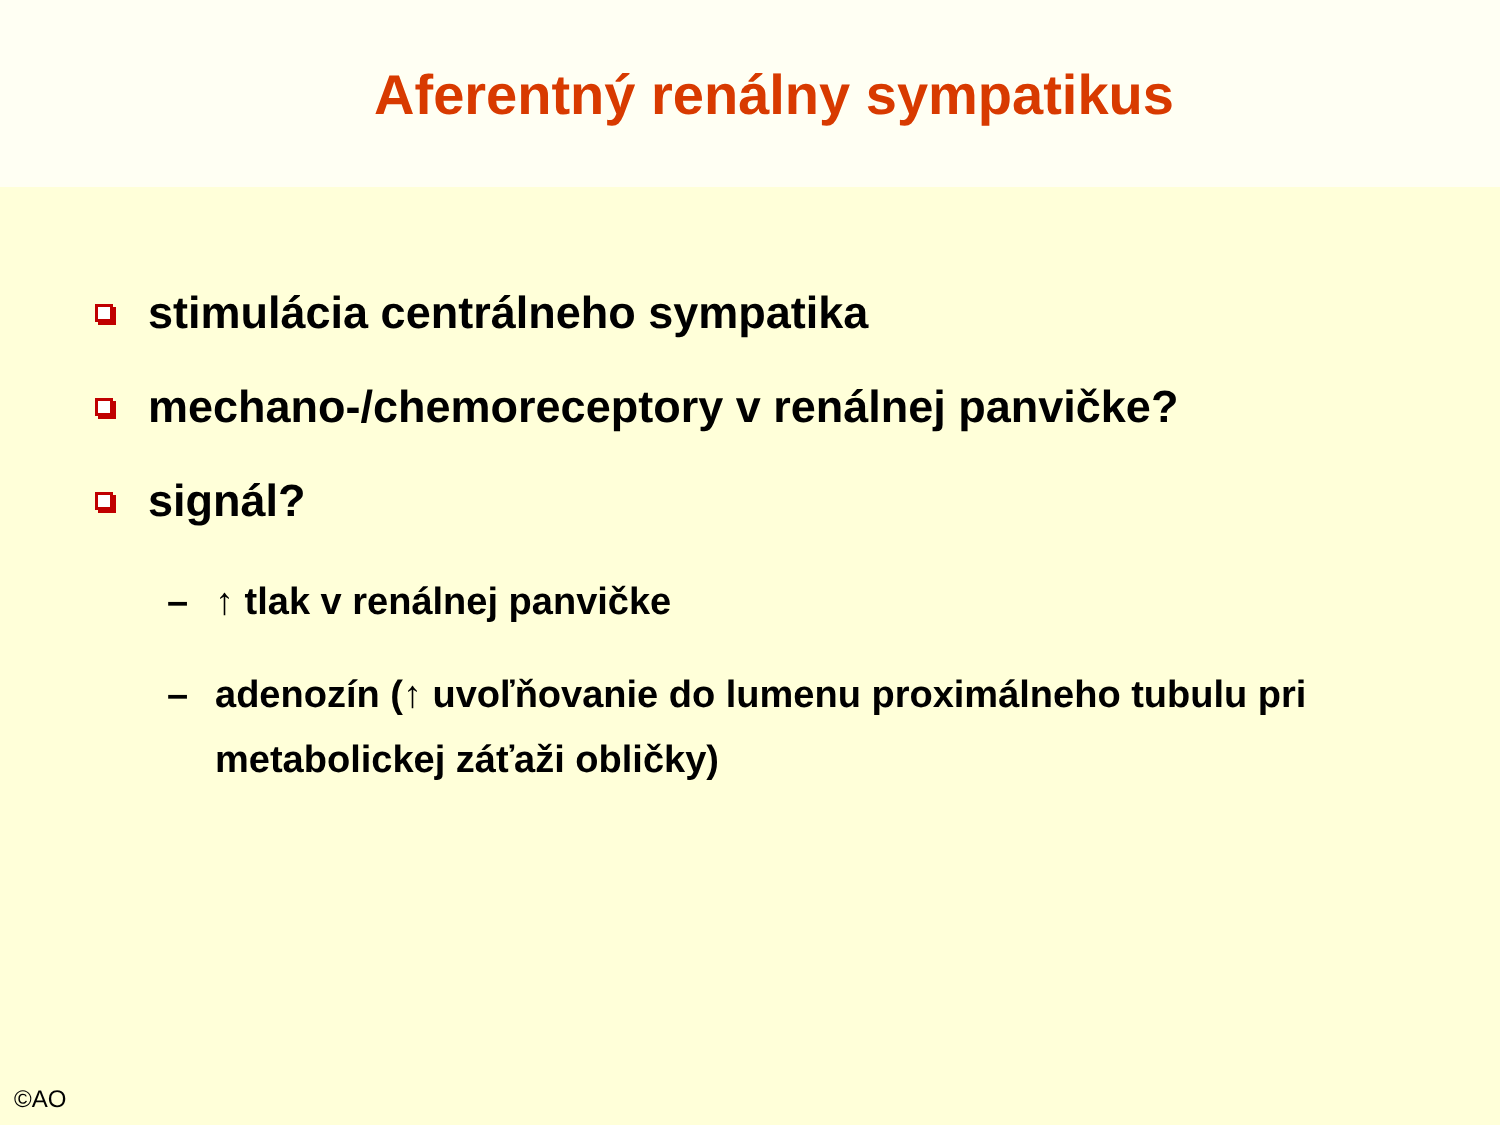Aferentný renálny sympatikus
stimulácia centrálneho sympatika
mechano-/chemoreceptory v renálnej panvičke?
signál?
– ↑ tlak v renálnej panvičke
– adenozín (↑ uvoľňovanie do lumenu proximálneho tubulu pri metabolickej záťaži obličky)
©AO